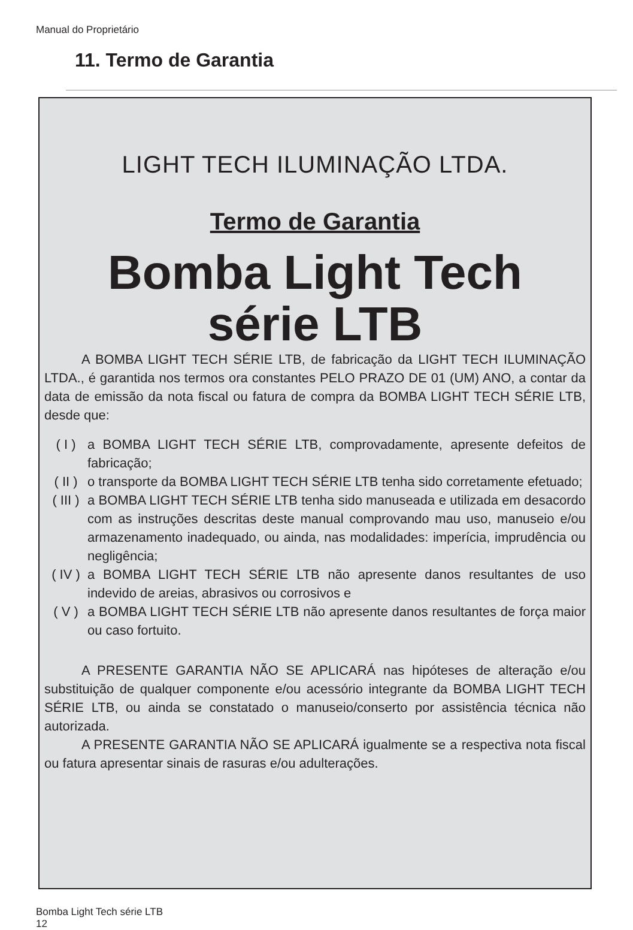Manual do Proprietário
11. Termo de Garantia
LIGHT TECH ILUMINAÇÃO LTDA.
Termo de Garantia
Bomba Light Tech
série LTB
A BOMBA LIGHT TECH SÉRIE LTB, de fabricação da LIGHT TECH ILUMINAÇÃO LTDA., é garantida nos termos ora constantes PELO PRAZO DE 01 (UM) ANO, a contar da data de emissão da nota fiscal ou fatura de compra da BOMBA LIGHT TECH SÉRIE LTB, desde que:
( I ) a BOMBA LIGHT TECH SÉRIE LTB, comprovadamente, apresente defeitos de fabricação;
( II )
o transporte da BOMBA LIGHT TECH SÉRIE LTB tenha sido corretamente efetuado;
( III )
a BOMBA LIGHT TECH SÉRIE LTB tenha sido manuseada e utilizada em desacordo com as instruções descritas deste manual comprovando mau uso, manuseio e/ou armazenamento inadequado, ou ainda, nas modalidades: imperícia, imprudência ou negligência;
( IV )
a BOMBA LIGHT TECH SÉRIE LTB não apresente danos resultantes de uso indevido de areias, abrasivos ou corrosivos e
( V ) a BOMBA LIGHT TECH SÉRIE LTB não apresente danos resultantes de força maior ou caso fortuito.
A PRESENTE GARANTIA NÃO SE APLICARÁ nas hipóteses de alteração e/ou substituição de qualquer componente e/ou acessório integrante da BOMBA LIGHT TECH SÉRIE LTB, ou ainda se constatado o manuseio/conserto por assistência técnica não autorizada.
A PRESENTE GARANTIA NÃO SE APLICARÁ igualmente se a respectiva nota fiscal ou fatura apresentar sinais de rasuras e/ou adulterações.
Bomba Light Tech série LTB
12